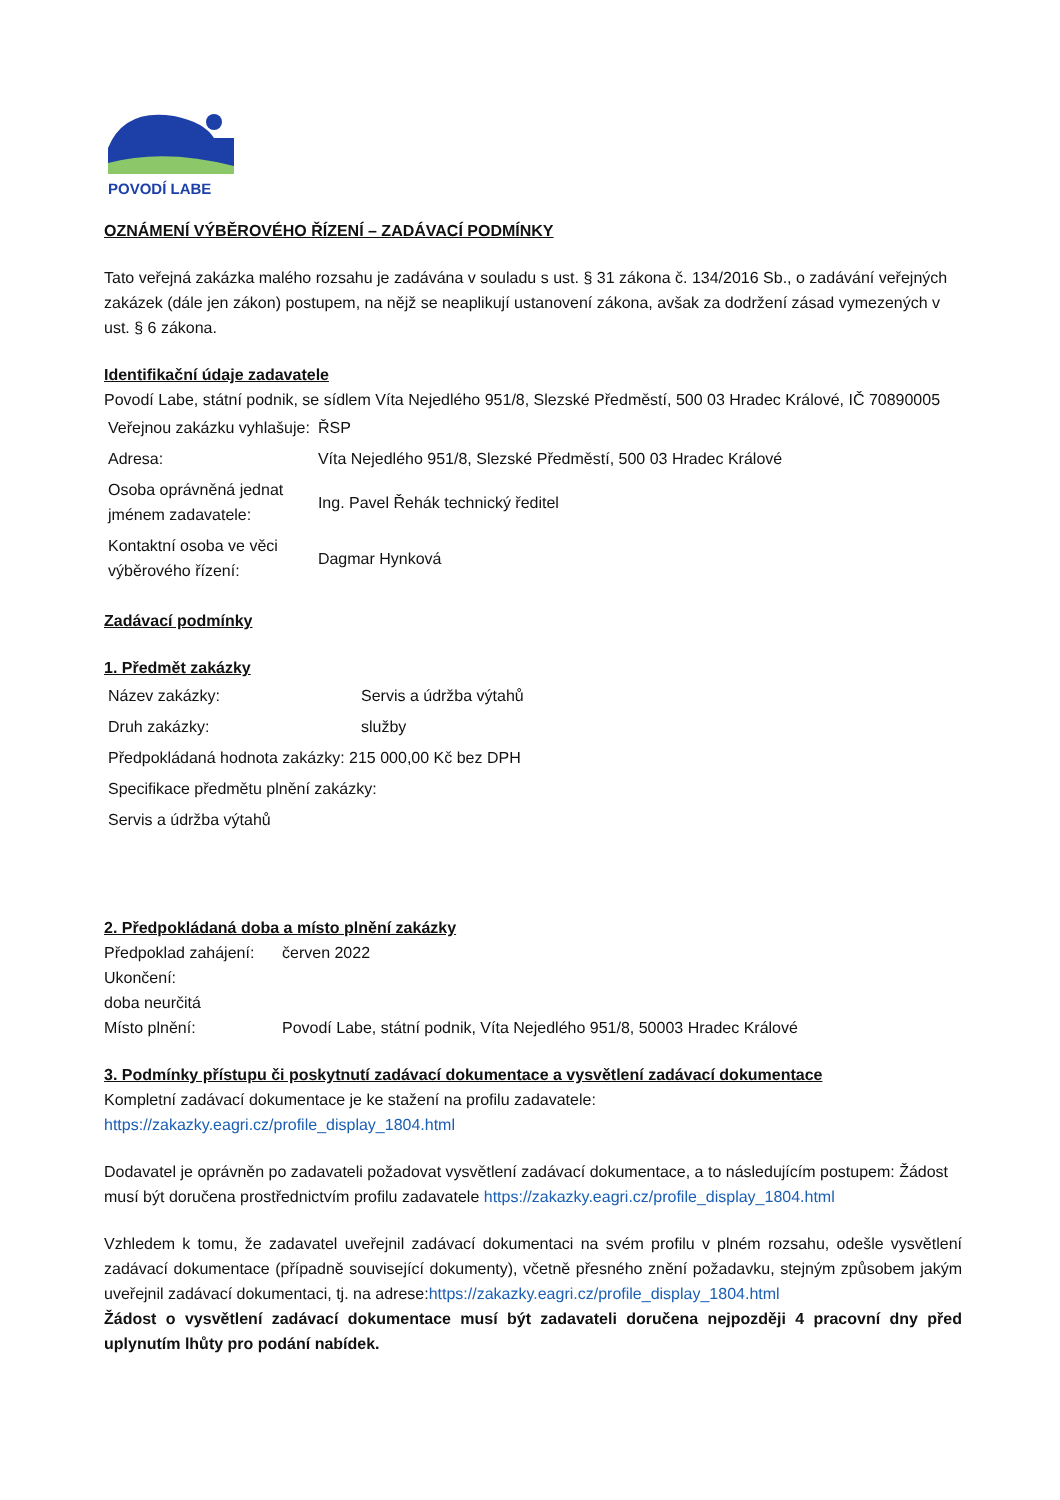POVODÍ LABE
OZNÁMENÍ VÝBĚROVÉHO ŘÍZENÍ – ZADÁVACÍ PODMÍNKY
Tato veřejná zakázka malého rozsahu je zadávána v souladu s ust. § 31 zákona č. 134/2016 Sb., o zadávání veřejných zakázek (dále jen zákon) postupem, na nějž se neaplikují ustanovení zákona, avšak za dodržení zásad vymezených v ust. § 6 zákona.
Identifikační údaje zadavatele
Povodí Labe, státní podnik, se sídlem Víta Nejedlého 951/8, Slezské Předměstí, 500 03 Hradec Králové, IČ 70890005
| Veřejnou zakázku vyhlašuje: | ŘSP |
| Adresa: | Víta Nejedlého 951/8, Slezské Předměstí, 500 03 Hradec Králové |
| Osoba oprávněná jednat jménem zadavatele: | Ing. Pavel Řehák technický ředitel |
| Kontaktní osoba ve věci výběrového řízení: | Dagmar Hynková |
Zadávací podmínky
1. Předmět zakázky
| Název zakázky: | Servis a údržba výtahů |
| Druh zakázky: | služby |
| Předpokládaná hodnota zakázky: 215 000,00 Kč bez DPH | |
| Specifikace předmětu plnění zakázky: | |
| Servis a údržba výtahů | |
2. Předpokládaná doba a místo plnění zakázky
| Předpoklad zahájení: | červen 2022 |
| Ukončení: | |
| doba neurčitá | |
| Místo plnění: | Povodí Labe, státní podnik, Víta Nejedlého 951/8, 50003 Hradec Králové |
3. Podmínky přístupu či poskytnutí zadávací dokumentace a vysvětlení zadávací dokumentace
Kompletní zadávací dokumentace je ke stažení na profilu zadavatele:
https://zakazky.eagri.cz/profile_display_1804.html
Dodavatel je oprávněn po zadavateli požadovat vysvětlení zadávací dokumentace, a to následujícím postupem: Žádost musí být doručena prostřednictvím profilu zadavatele https://zakazky.eagri.cz/profile_display_1804.html
Vzhledem k tomu, že zadavatel uveřejnil zadávací dokumentaci na svém profilu v plném rozsahu, odešle vysvětlení zadávací dokumentace (případně související dokumenty), včetně přesného znění požadavku, stejným způsobem jakým uveřejnil zadávací dokumentaci, tj. na adrese:https://zakazky.eagri.cz/profile_display_1804.html
Žádost o vysvětlení zadávací dokumentace musí být zadavateli doručena nejpozději 4 pracovní dny před uplynutím lhůty pro podání nabídek.